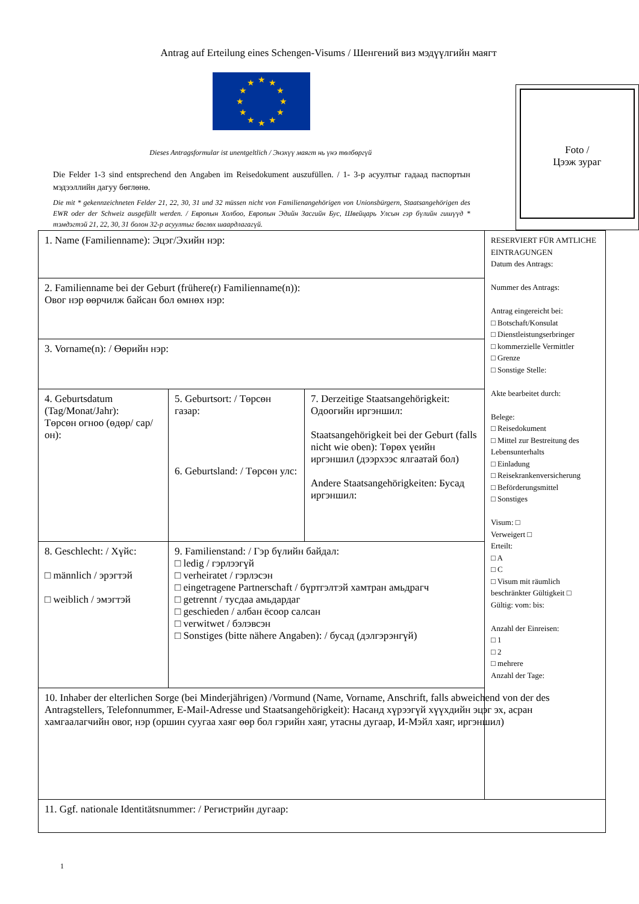Antrag auf Erteilung eines Schengen-Visums / Шенгений виз мэдүүлгийн маягт
★
★
★
★
★
★
★
★
★
★
★
★
Dieses Antragsformular ist unentgeltlich / Энэхүү маягт нь үнэ төлбөргүй
Die Felder 1-3 sind entsprechend den Angaben im Reisedokument auszufüllen. / 1- 3-р асуултыг гадаад паспортын мэдээллийн дагуу бөглөнө.
Die mit * gekennzeichneten Felder 21, 22, 30, 31 und 32 müssen nicht von Familienangehörigen von Unionsbürgern, Staatsangehörigen des EWR oder der Schweiz ausgefüllt werden. / Европын Холбоо, Европын Эдийн Засгийн Бус, Швейцарь Улсын гэр бүлийн гишүүд * тэмдэгтэй 21, 22, 30, 31 болон 32-р асуултыг бөглөх шаардлагагүй.
Foto /
Цээж зураг
| 1. Name (Familienname): Эцэг/Эхийн нэр: | | | RESERVIERT FÜR AMTLICHE EINTRAGUNGEN Datum des Antrags: Nummer des Antrags: Antrag eingereicht bei: □ Botschaft/Konsulat □ Dienstleistungserbringer □ kommerzielle Vermittler □ Grenze □ Sonstige Stelle: Akte bearbeitet durch: Belege: □ Reisedokument □ Mittel zur Bestreitung des Lebensunterhalts □ Einladung □ Reisekrankenversicherung □ Beförderungsmittel □ Sonstiges Visum: □ Verweigert □ Erteilt: □ A □ C □ Visum mit räumlich beschränkter Gültigkeit □ Gültig: vom: bis: Anzahl der Einreisen: □ 1 □ 2 □ mehrere Anzahl der Tage: |
| 2. Familienname bei der Geburt (frühere(r) Familienname(n)): Овог нэр өөрчилж байсан бол өмнөх нэр: | | | |
| 3. Vorname(n): / Өөрийн нэр: | | | |
| 4. Geburtsdatum (Tag/Monat/Jahr): Төрсөн огноо (өдөр/ сар/он): | 5. Geburtsort: / Төрсөн газар: 6. Geburtsland: / Төрсөн улс: | 7. Derzeitige Staatsangehörigkeit: Одоогийн иргэншил: Staatsangehörigkeit bei der Geburt (falls nicht wie oben): Төрөх үеийн иргэншил (дээрхээс ялгаатай бол) Andere Staatsangehörigkeiten: Бусад иргэншил: | |
| 8. Geschlecht: / Хүйс: □ männlich / эрэгтэй □ weiblich / эмэгтэй | 9. Familienstand: / Гэр бүлийн байдал: □ ledig / гэрлээгүй □ verheiratet / гэрлэсэн □ eingetragene Partnerschaft / бүртгэлтэй хамтран амьдрагч □ getrennt / тусдаа амьдардаг □ geschieden / албан ёсоор салсан □ verwitwet / бэлэвсэн □ Sonstiges (bitte nähere Angaben): / бусад (дэлгэрэнгүй) | | |
| 10. Inhaber der elterlichen Sorge (bei Minderjährigen) /Vormund (Name, Vorname, Anschrift, falls abweichend von der des Antragstellers, Telefonnummer, E-Mail-Adresse und Staatsangehörigkeit): Насанд хүрээгүй хүүхдийн эцэг эх, асран хамгаалагчийн овог, нэр (оршин суугаа хаяг өөр бол гэрийн хаяг, утасны дугаар, И-Мэйл хаяг, иргэншил) | | | |
| 11. Ggf. nationale Identitätsnummer: / Регистрийн дугаар: | | | |
1